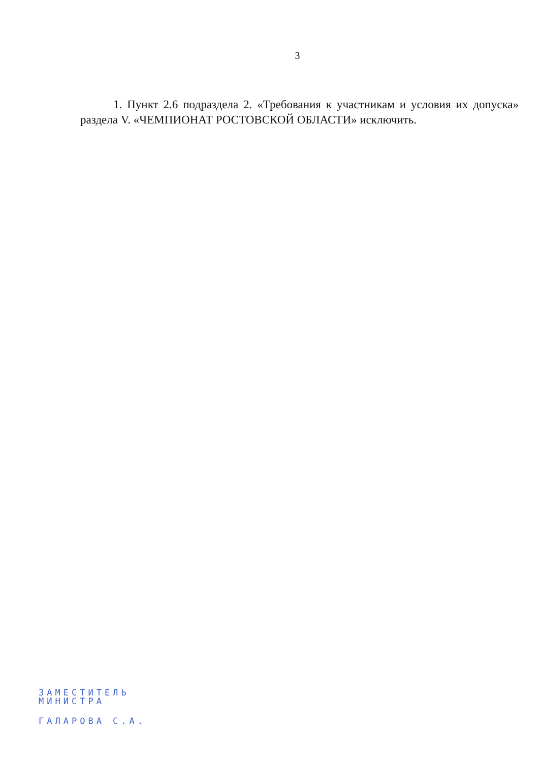3
1. Пункт 2.6 подраздела 2. «Требования к участникам и условия их допуска» раздела V. «ЧЕМПИОНАТ РОСТОВСКОЙ ОБЛАСТИ» исключить.
ЗАМЕСТИТЕЛЬ
МИНИСТРА
ГАЛАРОВА С.А.